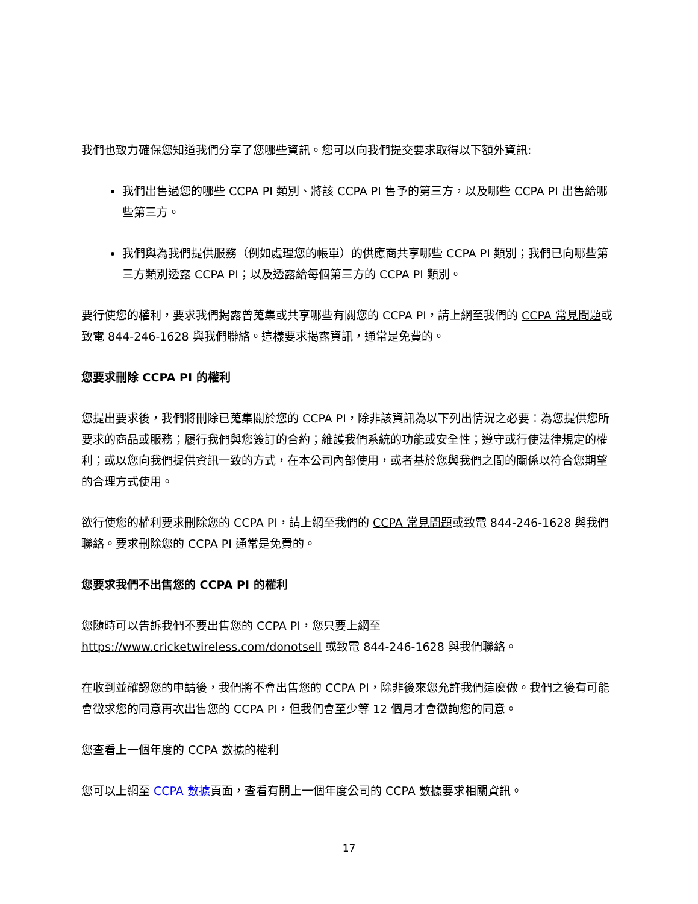我們也致力確保您知道我們分享了您哪些資訊。您可以向我們提交要求取得以下額外資訊:
我們出售過您的哪些 CCPA PI 類別、將該 CCPA PI 售予的第三方，以及哪些 CCPA PI 出售給哪些第三方。
我們與為我們提供服務（例如處理您的帳單）的供應商共享哪些 CCPA PI 類別；我們已向哪些第三方類別透露 CCPA PI；以及透露給每個第三方的 CCPA PI 類別。
要行使您的權利，要求我們揭露曾蒐集或共享哪些有關您的 CCPA PI，請上網至我們的 CCPA 常見問題或致電 844-246-1628 與我們聯絡。這樣要求揭露資訊，通常是免費的。
您要求刪除 CCPA PI 的權利
您提出要求後，我們將刪除已蒐集關於您的 CCPA PI，除非該資訊為以下列出情況之必要：為您提供您所要求的商品或服務；履行我們與您簽訂的合約；維護我們系統的功能或安全性；遵守或行使法律規定的權利；或以您向我們提供資訊一致的方式，在本公司內部使用，或者基於您與我們之間的關係以符合您期望的合理方式使用。
欲行使您的權利要求刪除您的 CCPA PI，請上網至我們的 CCPA 常見問題或致電 844-246-1628 與我們聯絡。要求刪除您的 CCPA PI 通常是免費的。
您要求我們不出售您的 CCPA PI 的權利
您隨時可以告訴我們不要出售您的 CCPA PI，您只要上網至 https://www.cricketwireless.com/donotsell 或致電 844-246-1628 與我們聯絡。
在收到並確認您的申請後，我們將不會出售您的 CCPA PI，除非後來您允許我們這麼做。我們之後有可能會徵求您的同意再次出售您的 CCPA PI，但我們會至少等 12 個月才會徵詢您的同意。
您查看上一個年度的 CCPA 數據的權利
您可以上網至 CCPA 數據頁面，查看有關上一個年度公司的 CCPA 數據要求相關資訊。
17